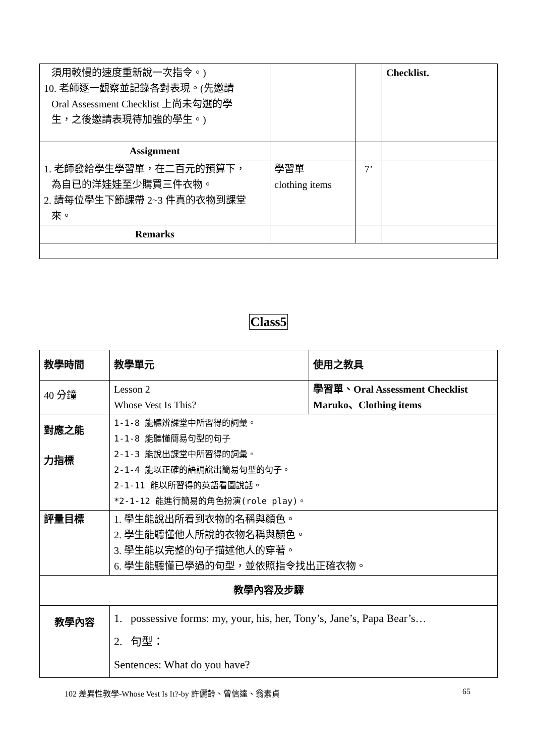| 須用較慢的速度重新說一次指令。) 10. 老師逐一觀察並記錄各對表現。(先邀請 Oral Assessment Checklist 上尚未勾選的學 生，之後邀請表現待加強的學生。) | | | Checklist. |
| Assignment | | | |
| 1. 老師發給學生學習單，在二百元的預算下， 為自已的洋娃娃至少購買三件衣物。 2. 請每位學生下節課帶 2~3 件真的衣物到課堂 來。 | 學習單 clothing items | 7’ | |
| Remarks | | | |
Class5
| 教學時間 | 教學單元 | 使用之教具 |
| 40 分鐘 | Lesson 2 Whose Vest Is This? | 學習單、Oral Assessment Checklist Maruko、Clothing items |
| 對應之能 力指標 | 1-1-8 能聽辨課堂中所習得的詞彙。 1-1-8 能聽懂簡易句型的句子 2-1-3 能說出課堂中所習得的詞彙。 2-1-4 能以正確的語調說出簡易句型的句子。 2-1-11 能以所習得的英語看圖說話。 *2-1-12 能進行簡易的角色扮演(role play)。 | |
| 評量目標 | 1. 學生能說出所看到衣物的名稱與顏色。 2. 學生能聽懂他人所說的衣物名稱與顏色。 3. 學生能以完整的句子描述他人的穿著。 6. 學生能聽懂已學過的句型，並依照指令找出正確衣物。 | |
| 教學內容及步驟 | | |
| 教學內容 | 1. possessive forms: my, your, his, her, Tony’s, Jane’s, Papa Bear’s… 2. 句型： Sentences: What do you have? | |
102 差異性教學-Whose Vest Is It?-by 許儷齡、曾信達、翁素貞 65